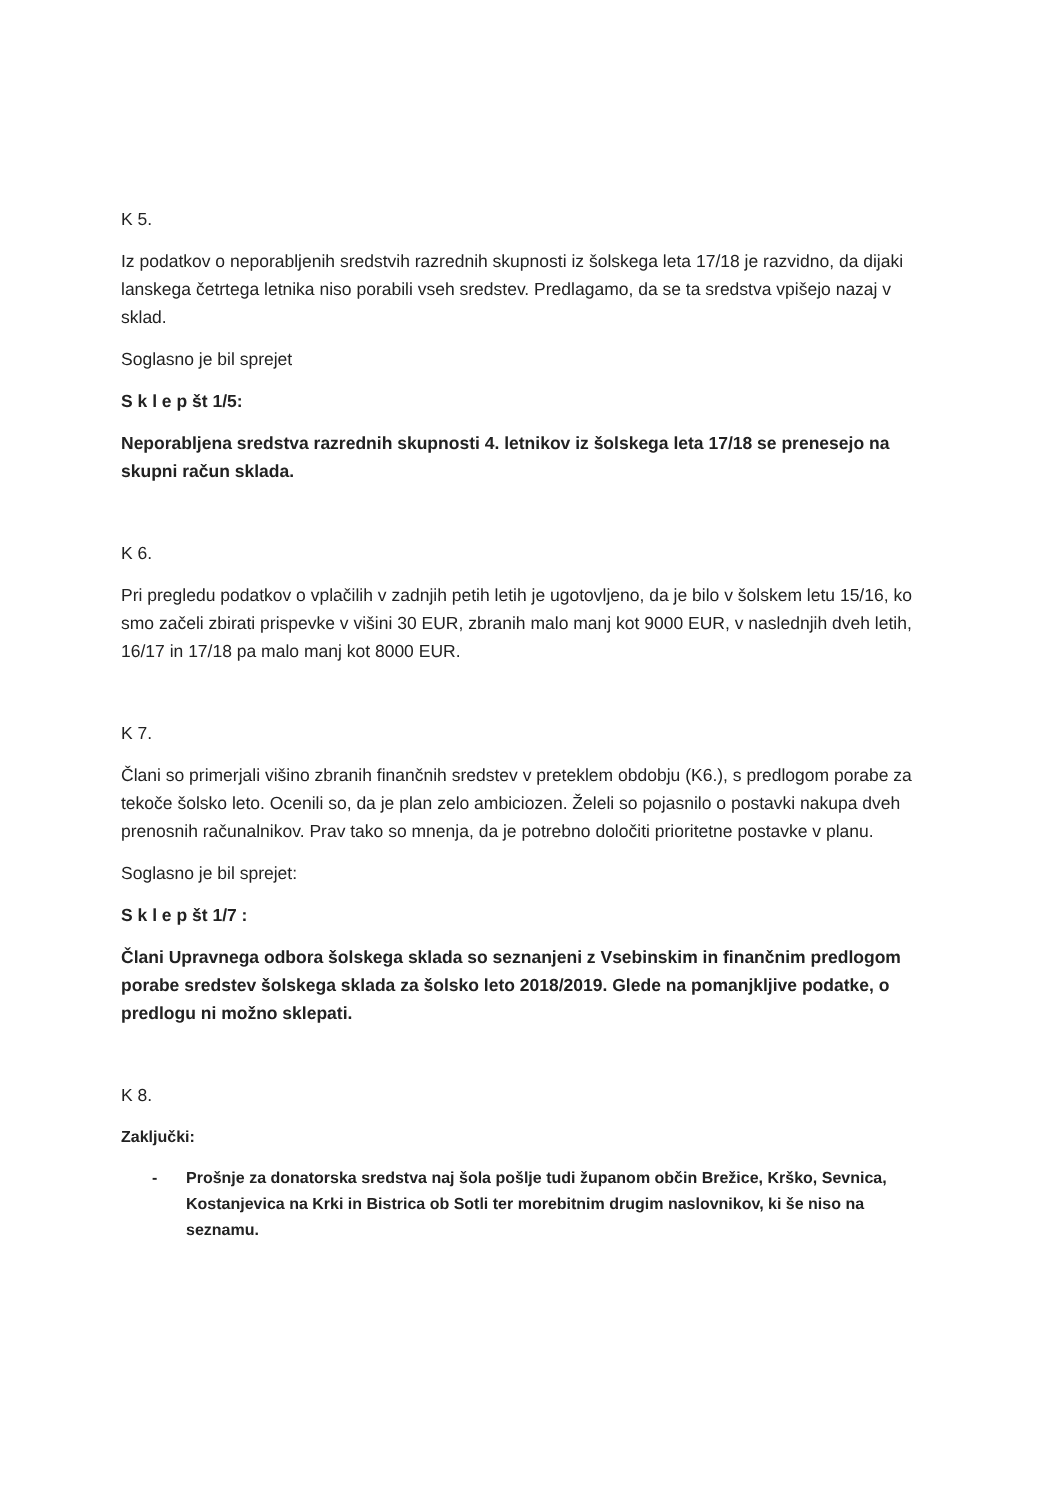K 5.
Iz podatkov o neporabljenih sredstvih razrednih skupnosti iz šolskega leta 17/18 je razvidno, da dijaki lanskega četrtega letnika niso porabili vseh sredstev. Predlagamo, da se ta sredstva vpišejo nazaj v sklad.
Soglasno je bil sprejet
S k l e p št 1/5:
Neporabljena sredstva razrednih skupnosti 4. letnikov iz šolskega leta 17/18 se prenesejo na skupni račun sklada.
K 6.
Pri pregledu podatkov o vplačilih v zadnjih petih letih je ugotovljeno, da je bilo v šolskem letu 15/16, ko smo začeli zbirati prispevke v višini 30 EUR, zbranih malo manj kot 9000 EUR, v naslednjih dveh letih, 16/17 in 17/18 pa malo manj kot 8000 EUR.
K 7.
Člani so primerjali višino zbranih finančnih sredstev v preteklem obdobju (K6.), s predlogom porabe za tekoče šolsko leto. Ocenili so, da je plan zelo ambiciozen. Želeli so pojasnilo o postavki nakupa dveh prenosnih računalnikov. Prav tako so mnenja, da je potrebno določiti prioritetne postavke v planu.
Soglasno je bil sprejet:
S k l e p št 1/7 :
Člani Upravnega odbora šolskega sklada so seznanjeni z Vsebinskim in finančnim predlogom porabe sredstev šolskega sklada za šolsko leto 2018/2019. Glede na pomanjkljive podatke, o predlogu ni možno sklepati.
K 8.
Zaključki:
- Prošnje za donatorska sredstva naj šola pošlje tudi županom občin Brežice, Krško, Sevnica, Kostanjevica na Krki in Bistrica ob Sotli ter morebitnim drugim naslovnikov, ki še niso na seznamu.